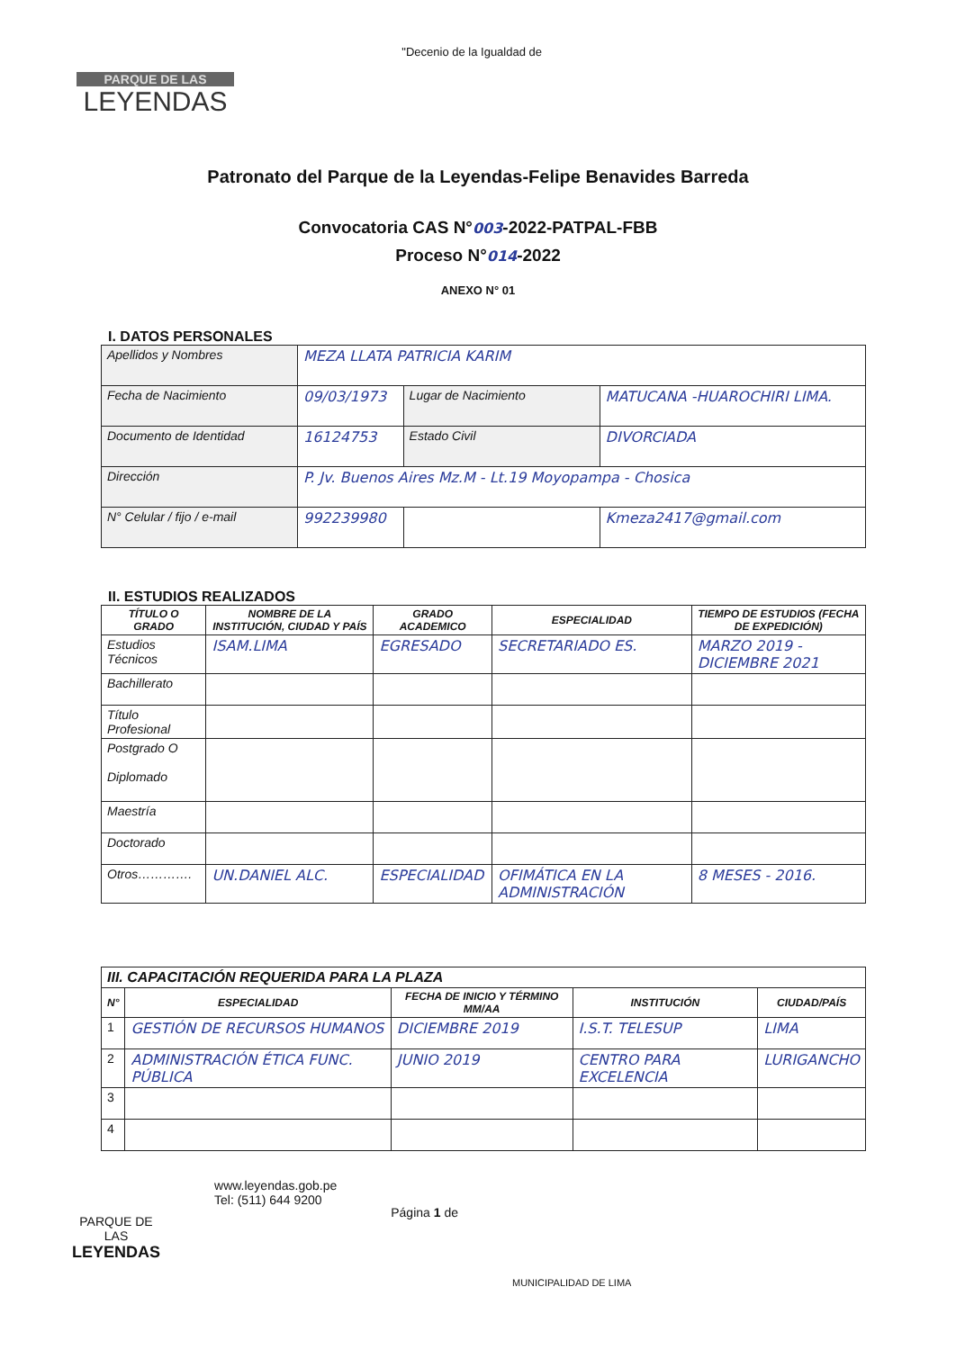PARQUE DE LAS
LEYENDAS
"Decenio de la Igualdad de
Patronato del Parque de la Leyendas-Felipe Benavides Barreda
Convocatoria CAS N°003-2022-PATPAL-FBB
Proceso N°014-2022
ANEXO N° 01
I. DATOS PERSONALES
| Apellidos y Nombres | MEZA LLATA PATRICIA KARIM | | |
| Fecha de Nacimiento | 09/03/1973 | Lugar de Nacimiento | MATUCANA -HUAROCHIRI LIMA. |
| Documento de Identidad | 16124753 | Estado Civil | DIVORCIADA |
| Dirección | P. Jv. Buenos Aires Mz.M - Lt.19 Moyopampa - Chosica | | |
| N° Celular / fijo / e-mail | 992239980 | | Kmeza2417@gmail.com |
II. ESTUDIOS REALIZADOS
| TÍTULO O GRADO | NOMBRE DE LA INSTITUCIÓN, CIUDAD Y PAÍS | GRADO ACADEMICO | ESPECIALIDAD | TIEMPO DE ESTUDIOS (FECHA DE EXPEDICIÓN) |
| --- | --- | --- | --- | --- |
| Estudios Técnicos | ISAM.LIMA | EGRESADO | SECRETARIADO ES. | MARZO 2019 - DICIEMBRE 2021 |
| Bachillerato | | | | |
| Título Profesional | | | | |
| Postgrado O Diplomado | | | | |
| Maestría | | | | |
| Doctorado | | | | |
| Otros…………. | UN.DANIEL ALC. | ESPECIALIDAD | OFIMÁTICA EN LA ADMINISTRACIÓN | 8 MESES - 2016. |
| III. CAPACITACIÓN REQUERIDA PARA LA PLAZA | | | | |
| --- | --- | --- | --- | --- |
| N° | ESPECIALIDAD | FECHA DE INICIO Y TÉRMINO MM/AA | INSTITUCIÓN | CIUDAD/PAÍS |
| 1 | GESTIÓN DE RECURSOS HUMANOS | DICIEMBRE 2019 | I.S.T. TELESUP | LIMA |
| 2 | ADMINISTRACIÓN ÉTICA FUNC. PÚBLICA | JUNIO 2019 | CENTRO PARA EXCELENCIA | LURIGANCHO |
| 3 | | | | |
| 4 | | | | |
PARQUE DE
LAS
LEYENDAS
www.leyendas.gob.pe
Tel: (511) 644 9200
Página 1 de
MUNICIPALIDAD DE LIMA